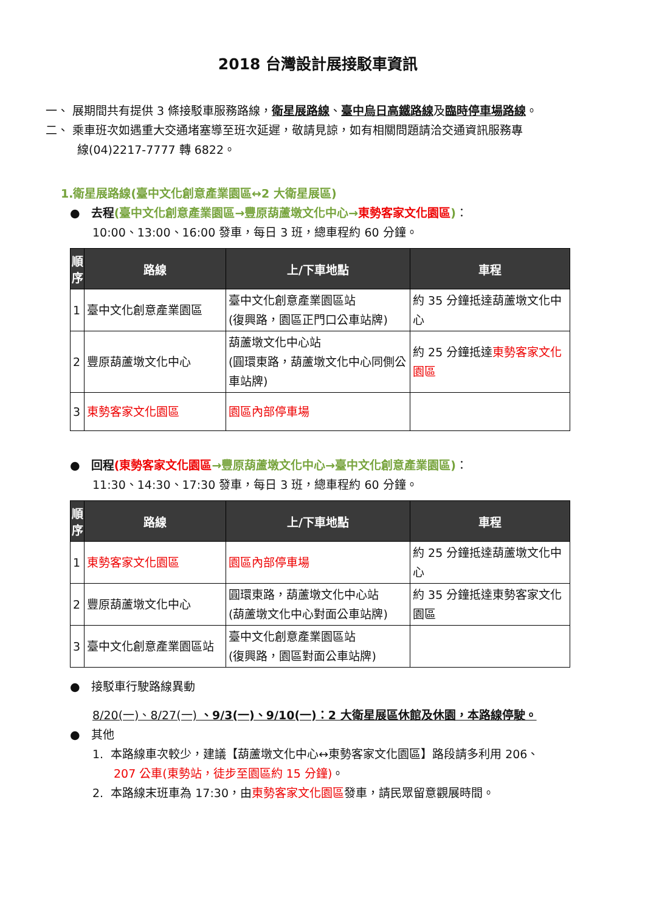2018 台灣設計展接駁車資訊
一、 展期間共有提供 3 條接駁車服務路線，衛星展路線、臺中烏日高鐵路線及臨時停車場路線。
二、 乘車班次如遇重大交通堵塞導至班次延遲，敬請見諒，如有相關問題請洽交通資訊服務專
線(04)2217-7777 轉 6822。
1.衛星展路線(臺中文化創意產業園區↔2 大衛星展區)
● 去程(臺中文化創意產業園區→豐原葫蘆墩文化中心→東勢客家文化園區)：
10:00、13:00、16:00 發車，每日 3 班，總車程約 60 分鐘。
| 順序 | 路線 | 上/下車地點 | 車程 |
| --- | --- | --- | --- |
| 1 | 臺中文化創意產業園區 | 臺中文化創意產業園區站 (復興路，園區正門口公車站牌) | 約 35 分鐘抵達葫蘆墩文化中心 |
| 2 | 豐原葫蘆墩文化中心 | 葫蘆墩文化中心站 (圓環東路，葫蘆墩文化中心同側公車站牌) | 約 25 分鐘抵達 東勢客家文化園區 |
| 3 | 東勢客家文化園區 | 園區內部停車場 | |
● 回程(東勢客家文化園區→豐原葫蘆墩文化中心→臺中文化創意產業園區)：
11:30、14:30、17:30 發車，每日 3 班，總車程約 60 分鐘。
| 順序 | 路線 | 上/下車地點 | 車程 |
| --- | --- | --- | --- |
| 1 | 東勢客家文化園區 | 園區內部停車場 | 約 25 分鐘抵達葫蘆墩文化中心 |
| 2 | 豐原葫蘆墩文化中心 | 圓環東路，葫蘆墩文化中心站 (葫蘆墩文化中心對面公車站牌) | 約 35 分鐘抵達東勢客家文化園區 |
| 3 | 臺中文化創意產業園區站 | 臺中文化創意產業園區站 (復興路，園區對面公車站牌) | |
● 接駁車行駛路線異動
8/20(一)、8/27(一) 、9/3(一)、9/10(一)：2 大衛星展區休館及休園，本路線停駛。
● 其他
1. 本路線車次較少，建議【葫蘆墩文化中心↔東勢客家文化園區】路段請多利用 206、
207 公車(東勢站，徒步至園區約 15 分鐘)。
2. 本路線末班車為 17:30，由東勢客家文化園區發車，請民眾留意觀展時間。